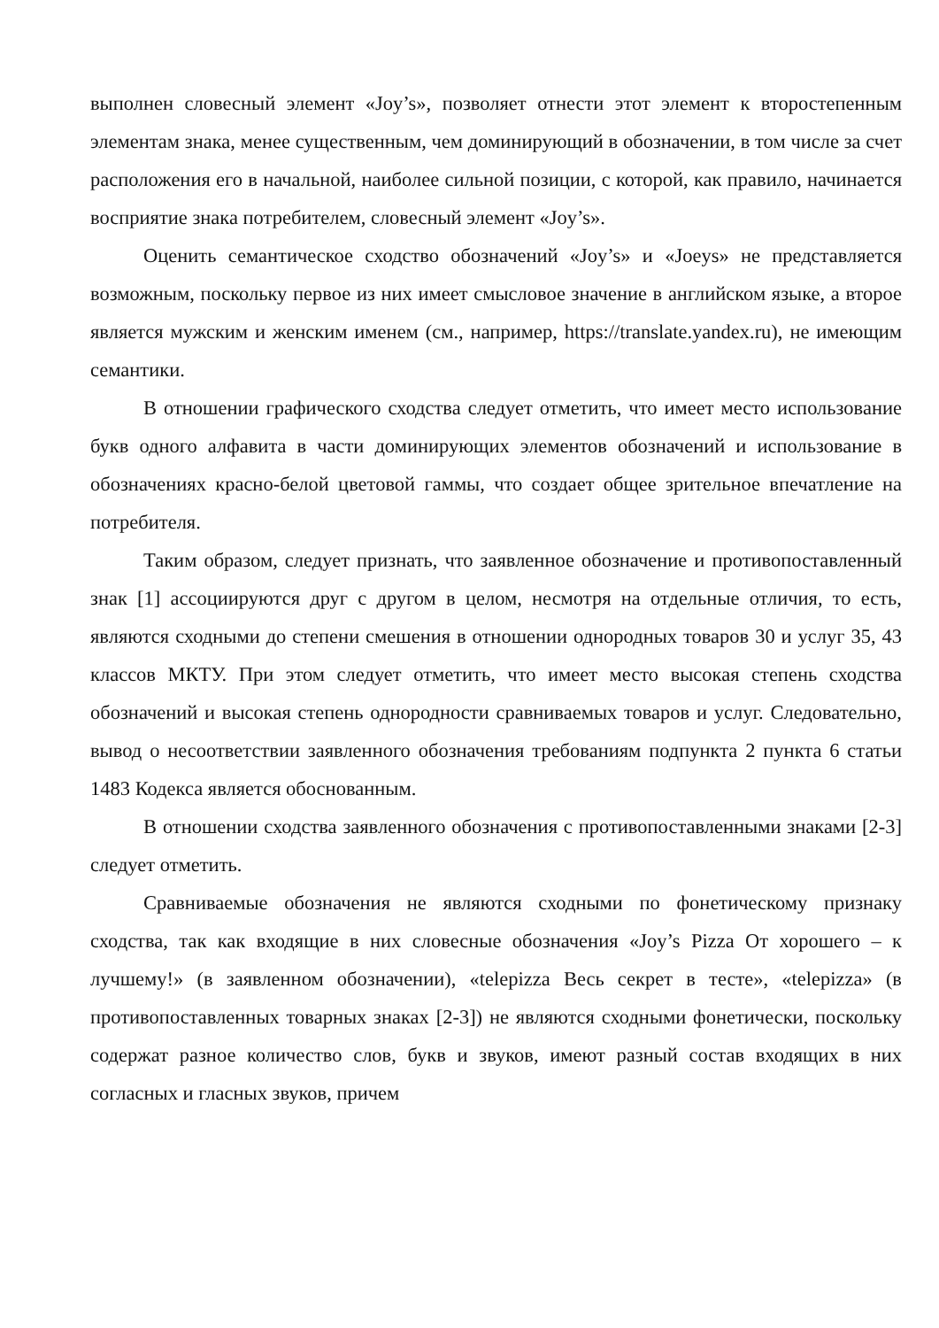выполнен словесный элемент «Joy’s», позволяет отнести этот элемент к второстепенным элементам знака, менее существенным, чем доминирующий в обозначении, в том числе за счет расположения его в начальной, наиболее сильной позиции, с которой, как правило, начинается восприятие знака потребителем, словесный элемент «Joy’s».
Оценить семантическое сходство обозначений «Joy’s» и «Joeys» не представляется возможным, поскольку первое из них имеет смысловое значение в английском языке, а второе является мужским и женским именем (см., например, https://translate.yandex.ru), не имеющим семантики.
В отношении графического сходства следует отметить, что имеет место использование букв одного алфавита в части доминирующих элементов обозначений и использование в обозначениях красно-белой цветовой гаммы, что создает общее зрительное впечатление на потребителя.
Таким образом, следует признать, что заявленное обозначение и противопоставленный знак [1] ассоциируются друг с другом в целом, несмотря на отдельные отличия, то есть, являются сходными до степени смешения в отношении однородных товаров 30 и услуг 35, 43 классов МКТУ. При этом следует отметить, что имеет место высокая степень сходства обозначений и высокая степень однородности сравниваемых товаров и услуг. Следовательно, вывод о несоответствии заявленного обозначения требованиям подпункта 2 пункта 6 статьи 1483 Кодекса является обоснованным.
В отношении сходства заявленного обозначения с противопоставленными знаками [2-3] следует отметить.
Сравниваемые обозначения не являются сходными по фонетическому признаку сходства, так как входящие в них словесные обозначения «Joy’s Pizza От хорошего – к лучшему!» (в заявленном обозначении), «telepizza Весь секрет в тесте», «telepizza» (в противопоставленных товарных знаках [2-3]) не являются сходными фонетически, поскольку содержат разное количество слов, букв и звуков, имеют разный состав входящих в них согласных и гласных звуков, причем